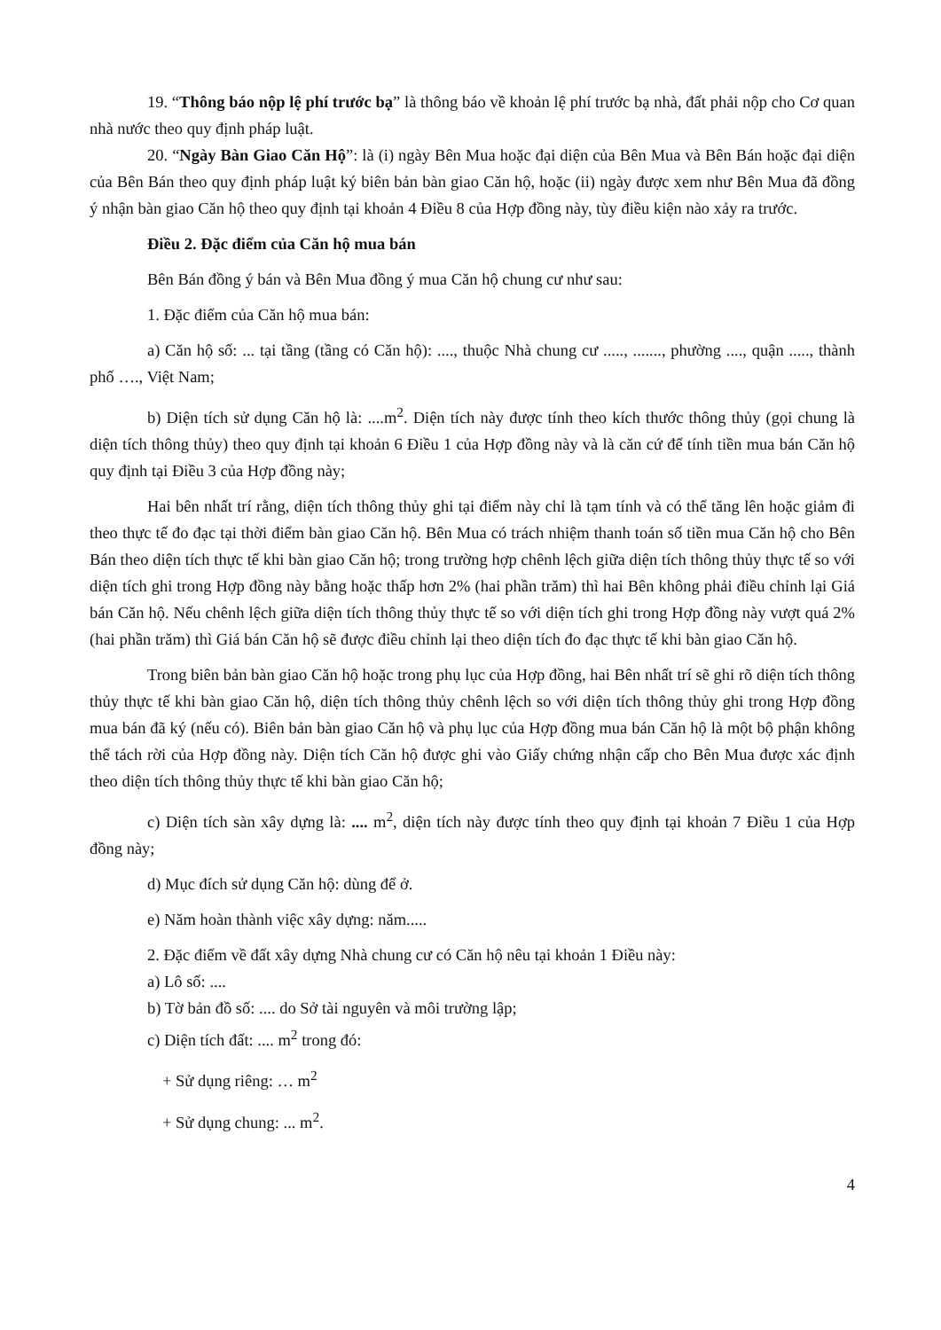19. “Thông báo nộp lệ phí trước bạ” là thông báo về khoản lệ phí trước bạ nhà, đất phải nộp cho Cơ quan nhà nước theo quy định pháp luật.
20. “Ngày Bàn Giao Căn Hộ”: là (i) ngày Bên Mua hoặc đại diện của Bên Mua và Bên Bán hoặc đại diện của Bên Bán theo quy định pháp luật ký biên bản bàn giao Căn hộ, hoặc (ii) ngày được xem như Bên Mua đã đồng ý nhận bàn giao Căn hộ theo quy định tại khoản 4 Điều 8 của Hợp đồng này, tùy điều kiện nào xảy ra trước.
Điều 2. Đặc điểm của Căn hộ mua bán
Bên Bán đồng ý bán và Bên Mua đồng ý mua Căn hộ chung cư như sau:
1. Đặc điểm của Căn hộ mua bán:
a) Căn hộ số: ... tại tầng (tầng có Căn hộ): ...., thuộc Nhà chung cư ....., ......., phường ...., quận ....., thành phố …., Việt Nam;
b) Diện tích sử dụng Căn hộ là: ....m<sup>2</sup>. Diện tích này được tính theo kích thước thông thủy (gọi chung là diện tích thông thủy) theo quy định tại khoản 6 Điều 1 của Hợp đồng này và là căn cứ để tính tiền mua bán Căn hộ quy định tại Điều 3 của Hợp đồng này;
Hai bên nhất trí rằng, diện tích thông thủy ghi tại điểm này chỉ là tạm tính và có thể tăng lên hoặc giảm đi theo thực tế đo đạc tại thời điểm bàn giao Căn hộ. Bên Mua có trách nhiệm thanh toán số tiền mua Căn hộ cho Bên Bán theo diện tích thực tế khi bàn giao Căn hộ; trong trường hợp chênh lệch giữa diện tích thông thủy thực tế so với diện tích ghi trong Hợp đồng này bằng hoặc thấp hơn 2% (hai phần trăm) thì hai Bên không phải điều chỉnh lại Giá bán Căn hộ. Nếu chênh lệch giữa diện tích thông thủy thực tế so với diện tích ghi trong Hợp đồng này vượt quá 2% (hai phần trăm) thì Giá bán Căn hộ sẽ được điều chỉnh lại theo diện tích đo đạc thực tế khi bàn giao Căn hộ.
Trong biên bản bàn giao Căn hộ hoặc trong phụ lục của Hợp đồng, hai Bên nhất trí sẽ ghi rõ diện tích thông thủy thực tế khi bàn giao Căn hộ, diện tích thông thủy chênh lệch so với diện tích thông thủy ghi trong Hợp đồng mua bán đã ký (nếu có). Biên bản bàn giao Căn hộ và phụ lục của Hợp đồng mua bán Căn hộ là một bộ phận không thể tách rời của Hợp đồng này. Diện tích Căn hộ được ghi vào Giấy chứng nhận cấp cho Bên Mua được xác định theo diện tích thông thủy thực tế khi bàn giao Căn hộ;
c) Diện tích sàn xây dựng là: .... m<sup>2</sup>, diện tích này được tính theo quy định tại khoản 7 Điều 1 của Hợp đồng này;
d) Mục đích sử dụng Căn hộ: dùng để ở.
e) Năm hoàn thành việc xây dựng: năm.....
2. Đặc điểm về đất xây dựng Nhà chung cư có Căn hộ nêu tại khoản 1 Điều này:
a) Lô số: ....
b) Tờ bản đồ số: .... do Sở tài nguyên và môi trường lập;
c) Diện tích đất: .... m<sup>2</sup> trong đó:
+ Sử dụng riêng: … m<sup>2</sup>
+ Sử dụng chung: ... m<sup>2</sup>.
4